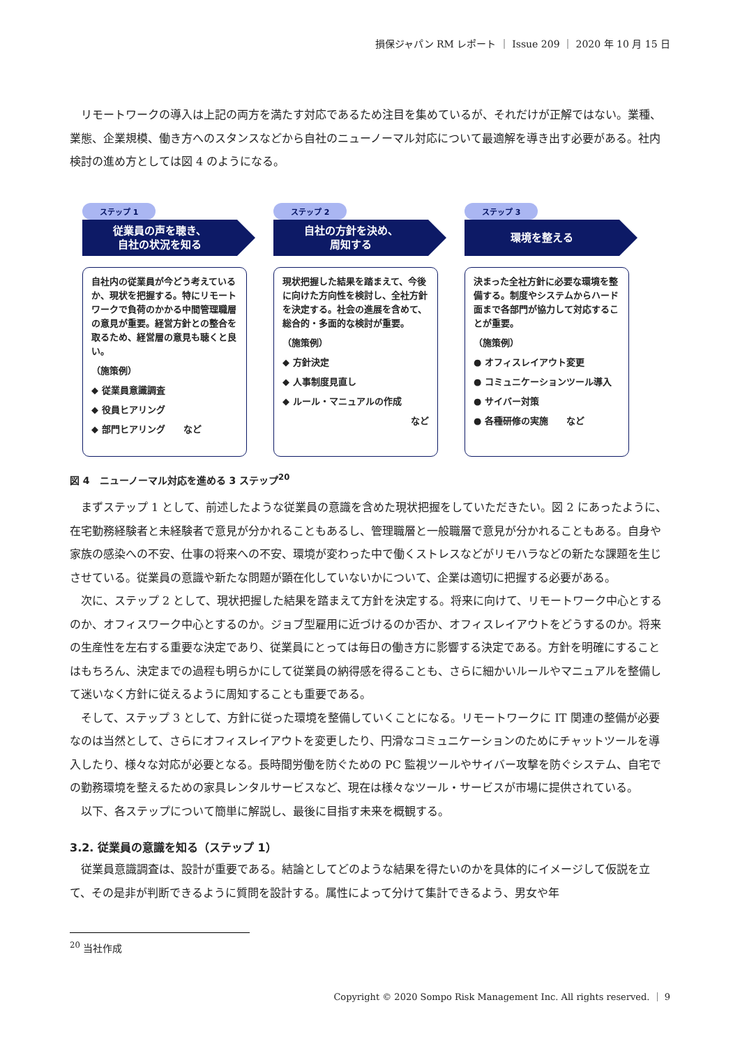損保ジャパン RM レポート ｜ Issue 209 ｜ 2020 年 10 月 15 日
リモートワークの導入は上記の両方を満たす対応であるため注目を集めているが、それだけが正解ではない。業種、業態、企業規模、働き方へのスタンスなどから自社のニューノーマル対応について最適解を導き出す必要がある。社内検討の進め方としては図 4 のようになる。
ステップ 1
従業員の声を聴き、
自社の状況を知る
自社内の従業員が今どう考えているか、現状を把握する。特にリモートワークで負荷のかかる中間管理職層の意見が重要。経営方針との整合を取るため、経営層の意見も聴くと良い。
（施策例）
◆ 従業員意識調査
◆ 役員ヒアリング
◆ 部門ヒアリング　　など
ステップ 2
自社の方針を決め、
周知する
現状把握した結果を踏まえて、今後に向けた方向性を検討し、全社方針を決定する。社会の進展を含めて、総合的・多面的な検討が重要。
（施策例）
◆ 方針決定
◆ 人事制度見直し
◆ ルール・マニュアルの作成
など
ステップ 3
環境を整える
決まった全社方針に必要な環境を整備する。制度やシステムからハード面まで各部門が協力して対応することが重要。
（施策例）
● オフィスレイアウト変更
● コミュニケーションツール導入
● サイバー対策
● 各種研修の実施　　など
図 4　ニューノーマル対応を進める 3 ステップ<sup>20</sup>
まずステップ 1 として、前述したような従業員の意識を含めた現状把握をしていただきたい。図 2 にあったように、在宅勤務経験者と未経験者で意見が分かれることもあるし、管理職層と一般職層で意見が分かれることもある。自身や家族の感染への不安、仕事の将来への不安、環境が変わった中で働くストレスなどがリモハラなどの新たな課題を生じさせている。従業員の意識や新たな問題が顕在化していないかについて、企業は適切に把握する必要がある。
次に、ステップ 2 として、現状把握した結果を踏まえて方針を決定する。将来に向けて、リモートワーク中心とするのか、オフィスワーク中心とするのか。ジョブ型雇用に近づけるのか否か、オフィスレイアウトをどうするのか。将来の生産性を左右する重要な決定であり、従業員にとっては毎日の働き方に影響する決定である。方針を明確にすることはもちろん、決定までの過程も明らかにして従業員の納得感を得ることも、さらに細かいルールやマニュアルを整備して迷いなく方針に従えるように周知することも重要である。
そして、ステップ 3 として、方針に従った環境を整備していくことになる。リモートワークに IT 関連の整備が必要なのは当然として、さらにオフィスレイアウトを変更したり、円滑なコミュニケーションのためにチャットツールを導入したり、様々な対応が必要となる。長時間労働を防ぐための PC 監視ツールやサイバー攻撃を防ぐシステム、自宅での勤務環境を整えるための家具レンタルサービスなど、現在は様々なツール・サービスが市場に提供されている。
以下、各ステップについて簡単に解説し、最後に目指す未来を概観する。
3.2. 従業員の意識を知る（ステップ 1）
従業員意識調査は、設計が重要である。結論としてどのような結果を得たいのかを具体的にイメージして仮説を立て、その是非が判断できるように質問を設計する。属性によって分けて集計できるよう、男女や年
<sup>20</sup> 当社作成
Copyright © 2020 Sompo Risk Management Inc. All rights reserved. ｜ 9